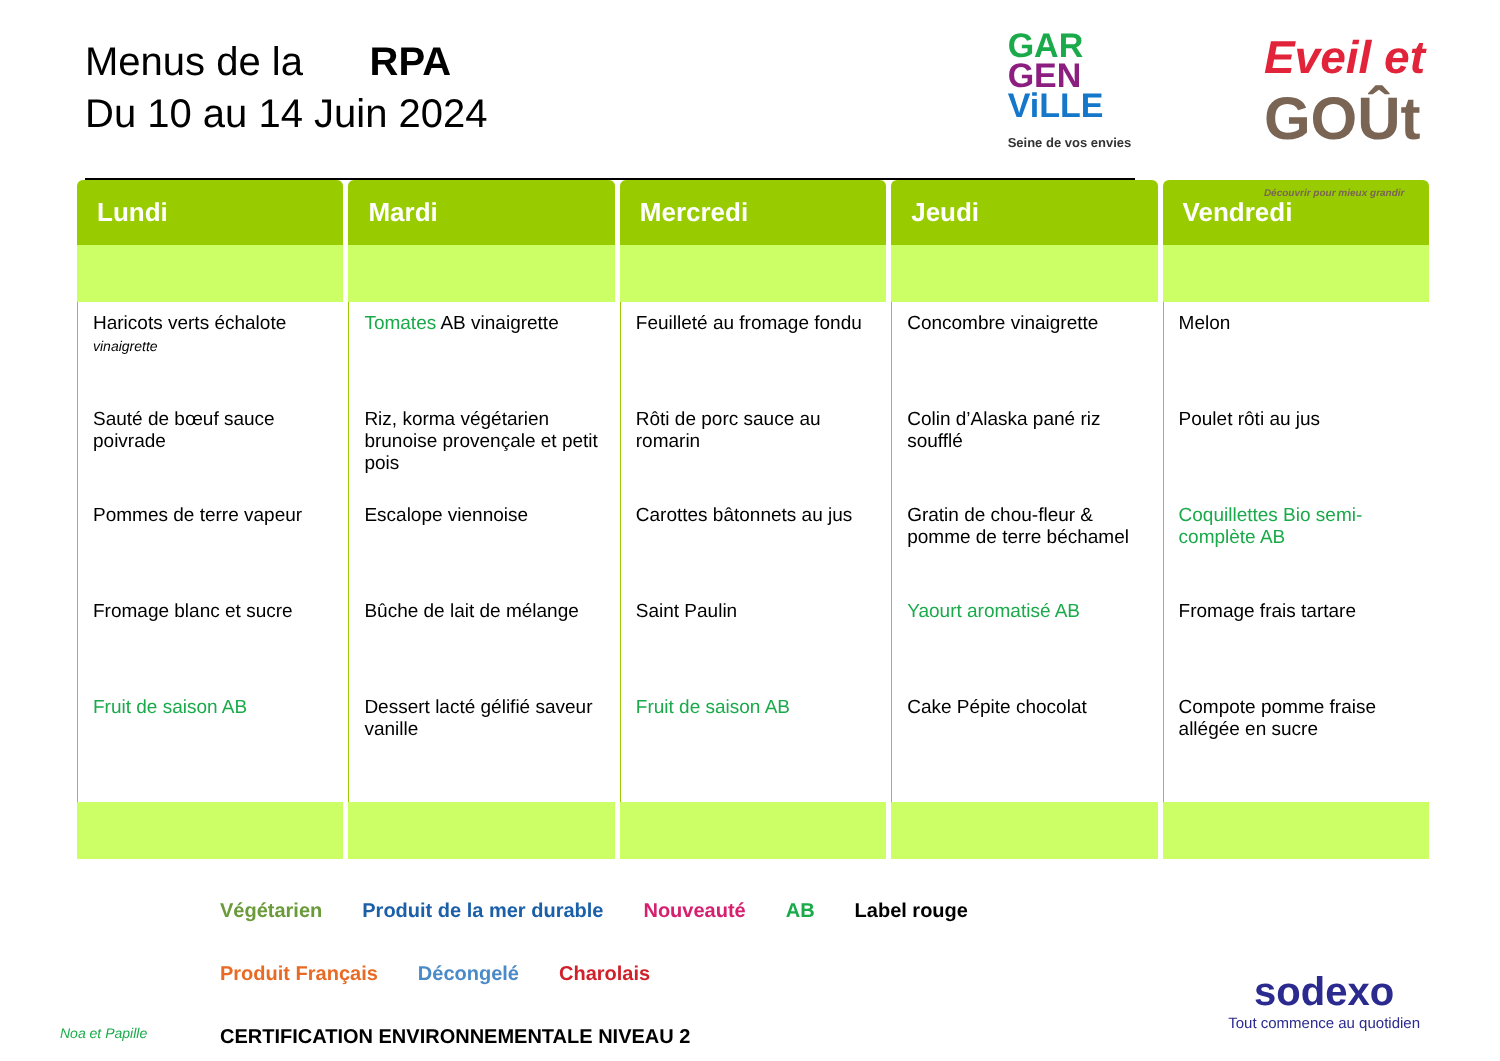Menus de la RPA
Du 10 au 14 Juin 2024
GAR
GEN
ViLLE
Seine de vos envies
Eveil et
GOÛt
Découvrir pour mieux grandir
| Lundi | Mardi | Mercredi | Jeudi | Vendredi |
| --- | --- | --- | --- | --- |
| Haricots verts échalote vinaigrette Sauté de bœuf sauce poivrade Pommes de terre vapeur Fromage blanc et sucre Fruit de saison AB | Tomates AB vinaigrette Riz, korma végétarien brunoise provençale et petit pois Escalope viennoise Bûche de lait de mélange Dessert lacté gélifié saveur vanille | Feuilleté au fromage fondu Rôti de porc sauce au romarin Carottes bâtonnets au jus Saint Paulin Fruit de saison AB | Concombre vinaigrette Colin d’Alaska pané riz soufflé Gratin de chou-fleur & pomme de terre béchamel Yaourt aromatisé AB Cake Pépite chocolat | Melon Poulet rôti au jus Coquillettes Bio semi-complète AB Fromage frais tartare Compote pomme fraise allégée en sucre |
Végétarien Produit de la mer durable Nouveauté AB Label rouge Produit Français Décongelé Charolais CERTIFICATION ENVIRONNEMENTALE NIVEAU 2
Noa et Papille
sodexo
Tout commence au quotidien